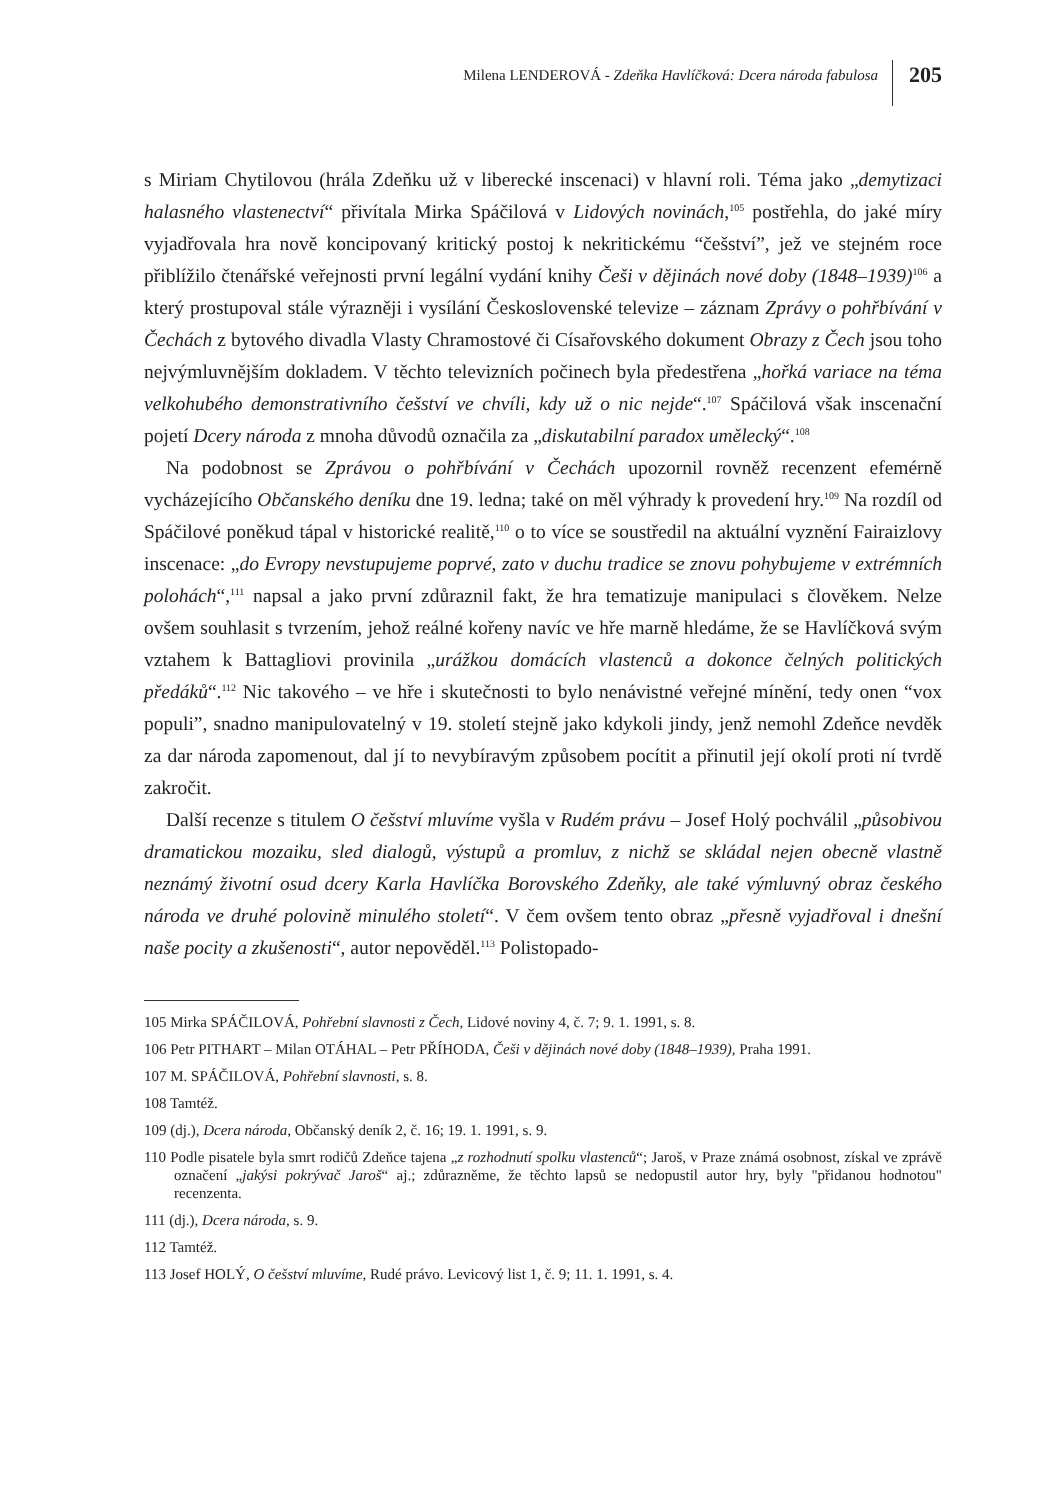Milena LENDEROVÁ - Zdeňka Havlíčková: Dcera národa fabulosa 205
s Miriam Chytilovou (hrála Zdeňku už v liberecké inscenaci) v hlavní roli. Téma jako „demytizaci halasného vlastenectví“ přivítala Mirka Spáčilová v Lidových novinách,<sup>105</sup> postřehla, do jaké míry vyjadřovala hra nově koncipovaný kritický postoj k nekritickému “češství”, jež ve stejném roce přiblížilo čtenářské veřejnosti první legální vydání knihy Češi v dějinách nové doby (1848–1939)<sup>106</sup> a který prostupoval stále výrazněji i vysílání Československé televize – záznam Zprávy o pohřbívání v Čechách z bytového divadla Vlasty Chramostové či Císařovského dokument Obrazy z Čech jsou toho nejvýmluvnějším dokladem. V těchto televizních počinech byla předestřena „hořká variace na téma velkohubého demonstrativního češství ve chvíli, kdy už o nic nejde“.<sup>107</sup> Spáčilová však inscenační pojetí Dcery národa z mnoha důvodů označila za „diskutabilní paradox umělecký“.<sup>108</sup>
Na podobnost se Zprávou o pohřbívání v Čechách upozornil rovněž recenzent efemérně vycházejícího Občanského deníku dne 19. ledna; také on měl výhrady k provedení hry.<sup>109</sup> Na rozdíl od Spáčilové poněkud tápal v historické realitě,<sup>110</sup> o to více se soustředil na aktuální vyznění Fairaizlovy inscenace: „do Evropy nevstupujeme poprvé, zato v duchu tradice se znovu pohybujeme v extrémních polohách“,<sup>111</sup> napsal a jako první zdůraznil fakt, že hra tematizuje manipulaci s člověkem. Nelze ovšem souhlasit s tvrzením, jehož reálné kořeny navíc ve hře marně hledáme, že se Havlíčková svým vztahem k Battagliovi provinila „urážkou domácích vlastenců a dokonce čelných politických předáků“.<sup>112</sup> Nic takového – ve hře i skutečnosti to bylo nenávistné veřejné mínění, tedy onen “vox populi”, snadno manipulovatelný v 19. století stejně jako kdykoli jindy, jenž nemohl Zdeňce nevděk za dar národa zapomenout, dal jí to nevybíravým způsobem pocítit a přinutil její okolí proti ní tvrdě zakročit.
Další recenze s titulem O češství mluvíme vyšla v Rudém právu – Josef Holý pochválil „působivou dramatickou mozaiku, sled dialogů, výstupů a promluv, z nichž se skládal nejen obecně vlastně neznámý životní osud dcery Karla Havlíčka Borovského Zdeňky, ale také výmluvný obraz českého národa ve druhé polovině minulého století“. V čem ovšem tento obraz „přesně vyjadřoval i dnešní naše pocity a zkušenosti“, autor nepověděl.<sup>113</sup> Polistopado-
105 Mirka SPÁČILOVÁ, Pohřební slavnosti z Čech, Lidové noviny 4, č. 7; 9. 1. 1991, s. 8.
106 Petr PITHART – Milan OTÁHAL – Petr PŘÍHODA, Češi v dějinách nové doby (1848–1939), Praha 1991.
107 M. SPÁČILOVÁ, Pohřební slavnosti, s. 8.
108 Tamtéž.
109 (dj.), Dcera národa, Občanský deník 2, č. 16; 19. 1. 1991, s. 9.
110 Podle pisatele byla smrt rodičů Zdeňce tajena „z rozhodnutí spolku vlastenců“; Jaroš, v Praze známá osobnost, získal ve zprávě označení „jakýsi pokrývač Jaroš“ aj.; zdůrazněme, že těchto lapsů se nedopustil autor hry, byly "přidanou hodnotou" recenzenta.
111 (dj.), Dcera národa, s. 9.
112 Tamtéž.
113 Josef HOLÝ, O češství mluvíme, Rudé právo. Levicový list 1, č. 9; 11. 1. 1991, s. 4.